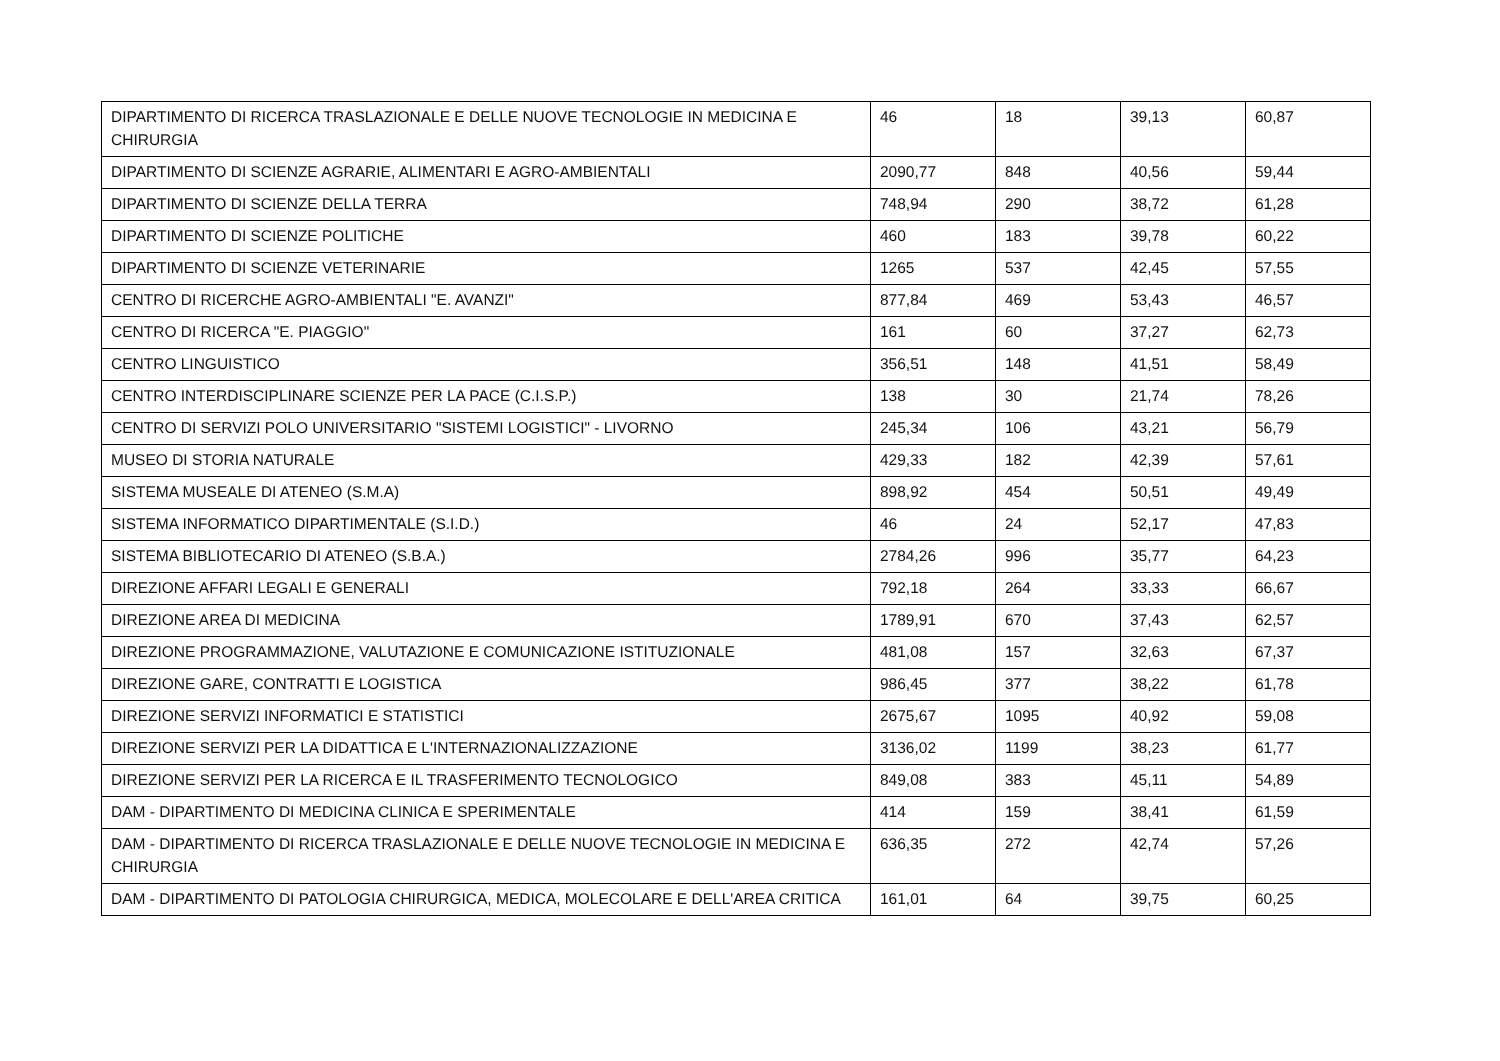| DIPARTIMENTO DI RICERCA TRASLAZIONALE E DELLE NUOVE TECNOLOGIE IN MEDICINA E CHIRURGIA | 46 | 18 | 39,13 | 60,87 |
| DIPARTIMENTO DI SCIENZE AGRARIE, ALIMENTARI E AGRO-AMBIENTALI | 2090,77 | 848 | 40,56 | 59,44 |
| DIPARTIMENTO DI SCIENZE DELLA TERRA | 748,94 | 290 | 38,72 | 61,28 |
| DIPARTIMENTO DI SCIENZE POLITICHE | 460 | 183 | 39,78 | 60,22 |
| DIPARTIMENTO DI SCIENZE VETERINARIE | 1265 | 537 | 42,45 | 57,55 |
| CENTRO DI RICERCHE AGRO-AMBIENTALI "E. AVANZI" | 877,84 | 469 | 53,43 | 46,57 |
| CENTRO DI RICERCA "E. PIAGGIO" | 161 | 60 | 37,27 | 62,73 |
| CENTRO LINGUISTICO | 356,51 | 148 | 41,51 | 58,49 |
| CENTRO INTERDISCIPLINARE SCIENZE PER LA PACE (C.I.S.P.) | 138 | 30 | 21,74 | 78,26 |
| CENTRO DI SERVIZI POLO UNIVERSITARIO "SISTEMI LOGISTICI" - LIVORNO | 245,34 | 106 | 43,21 | 56,79 |
| MUSEO DI STORIA NATURALE | 429,33 | 182 | 42,39 | 57,61 |
| SISTEMA MUSEALE DI ATENEO (S.M.A) | 898,92 | 454 | 50,51 | 49,49 |
| SISTEMA INFORMATICO DIPARTIMENTALE (S.I.D.) | 46 | 24 | 52,17 | 47,83 |
| SISTEMA BIBLIOTECARIO DI ATENEO (S.B.A.) | 2784,26 | 996 | 35,77 | 64,23 |
| DIREZIONE AFFARI LEGALI E GENERALI | 792,18 | 264 | 33,33 | 66,67 |
| DIREZIONE AREA DI MEDICINA | 1789,91 | 670 | 37,43 | 62,57 |
| DIREZIONE PROGRAMMAZIONE, VALUTAZIONE E COMUNICAZIONE ISTITUZIONALE | 481,08 | 157 | 32,63 | 67,37 |
| DIREZIONE GARE, CONTRATTI E LOGISTICA | 986,45 | 377 | 38,22 | 61,78 |
| DIREZIONE SERVIZI INFORMATICI E STATISTICI | 2675,67 | 1095 | 40,92 | 59,08 |
| DIREZIONE SERVIZI PER LA DIDATTICA E L'INTERNAZIONALIZZAZIONE | 3136,02 | 1199 | 38,23 | 61,77 |
| DIREZIONE SERVIZI PER LA RICERCA E IL TRASFERIMENTO TECNOLOGICO | 849,08 | 383 | 45,11 | 54,89 |
| DAM - DIPARTIMENTO DI MEDICINA CLINICA E SPERIMENTALE | 414 | 159 | 38,41 | 61,59 |
| DAM - DIPARTIMENTO DI RICERCA TRASLAZIONALE E DELLE NUOVE TECNOLOGIE IN MEDICINA E CHIRURGIA | 636,35 | 272 | 42,74 | 57,26 |
| DAM - DIPARTIMENTO DI PATOLOGIA CHIRURGICA, MEDICA, MOLECOLARE E DELL'AREA CRITICA | 161,01 | 64 | 39,75 | 60,25 |